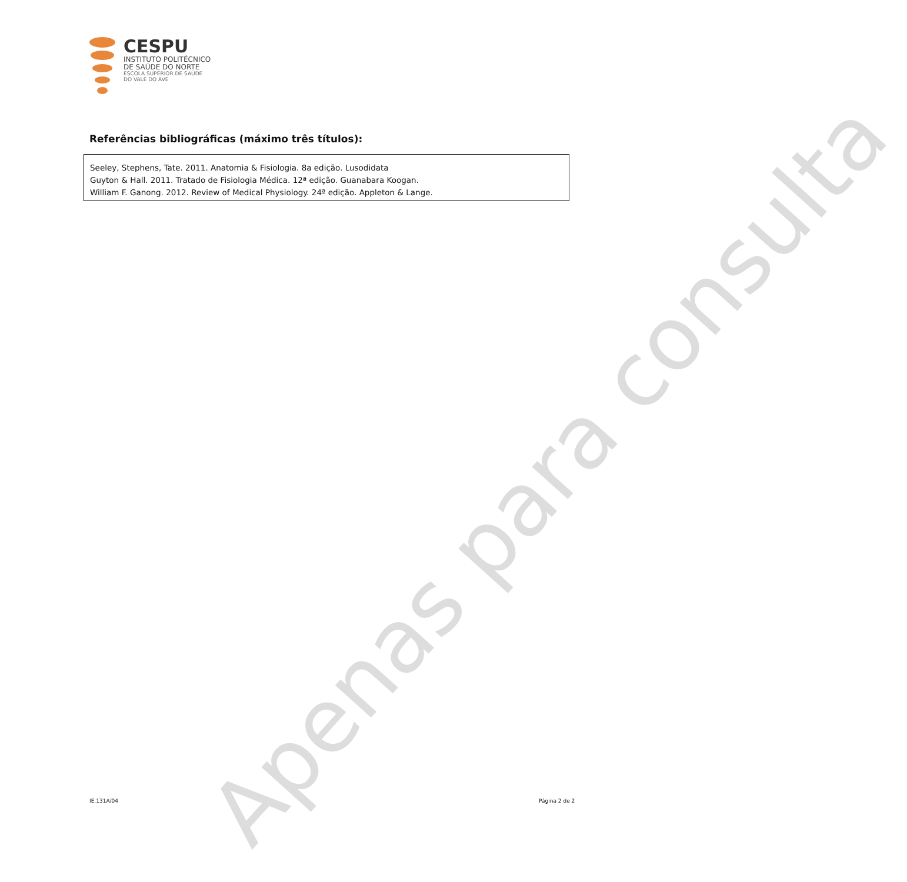Apenas para consulta
CESPU
INSTITUTO POLITÉCNICO
DE SAÚDE DO NORTE
ESCOLA SUPERIOR DE SAÚDE
DO VALE DO AVE
Referências bibliográficas (máximo três títulos):
Seeley, Stephens, Tate. 2011. Anatomia & Fisiologia. 8a edição. Lusodidata
Guyton & Hall. 2011. Tratado de Fisiologia Médica. 12ª edição. Guanabara Koogan.
William F. Ganong. 2012. Review of Medical Physiology. 24ª edição. Appleton & Lange.
IE.131A/04 Página 2 de 2